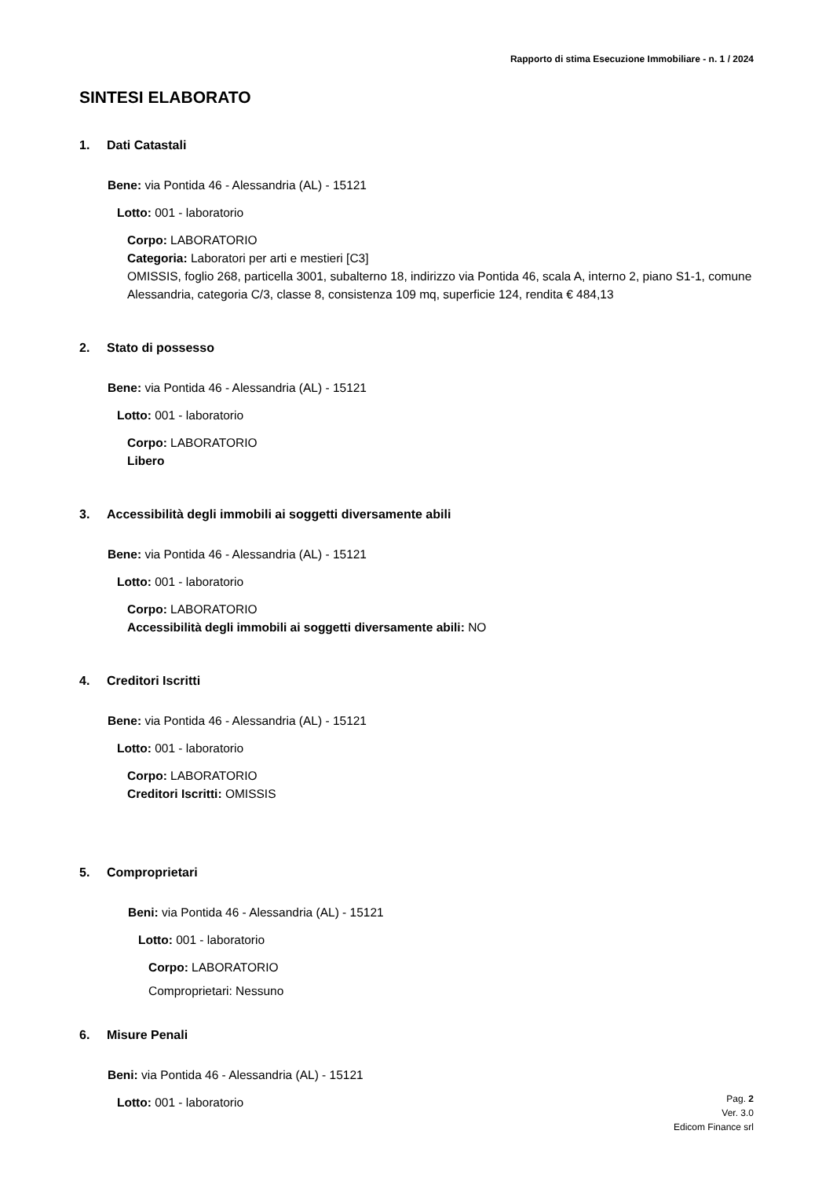Rapporto di stima Esecuzione Immobiliare - n. 1 / 2024
SINTESI ELABORATO
1. Dati Catastali
Bene: via Pontida 46 - Alessandria (AL) - 15121
Lotto: 001 - laboratorio
Corpo: LABORATORIO
Categoria: Laboratori per arti e mestieri [C3]
OMISSIS, foglio 268, particella 3001, subalterno 18, indirizzo via Pontida 46, scala A, interno 2, piano S1-1, comune Alessandria, categoria C/3, classe 8, consistenza 109 mq, superficie 124, rendita € 484,13
2. Stato di possesso
Bene: via Pontida 46 - Alessandria (AL) - 15121
Lotto: 001 - laboratorio
Corpo: LABORATORIO
Libero
3. Accessibilità degli immobili ai soggetti diversamente abili
Bene: via Pontida 46 - Alessandria (AL) - 15121
Lotto: 001 - laboratorio
Corpo: LABORATORIO
Accessibilità degli immobili ai soggetti diversamente abili: NO
4. Creditori Iscritti
Bene: via Pontida 46 - Alessandria (AL) - 15121
Lotto: 001 - laboratorio
Corpo: LABORATORIO
Creditori Iscritti: OMISSIS
5. Comproprietari
Beni: via Pontida 46 - Alessandria (AL) - 15121
Lotto: 001 - laboratorio
Corpo: LABORATORIO
Comproprietari: Nessuno
6. Misure Penali
Beni: via Pontida 46 - Alessandria (AL) - 15121
Lotto: 001 - laboratorio
Pag. 2
Ver. 3.0
Edicom Finance srl